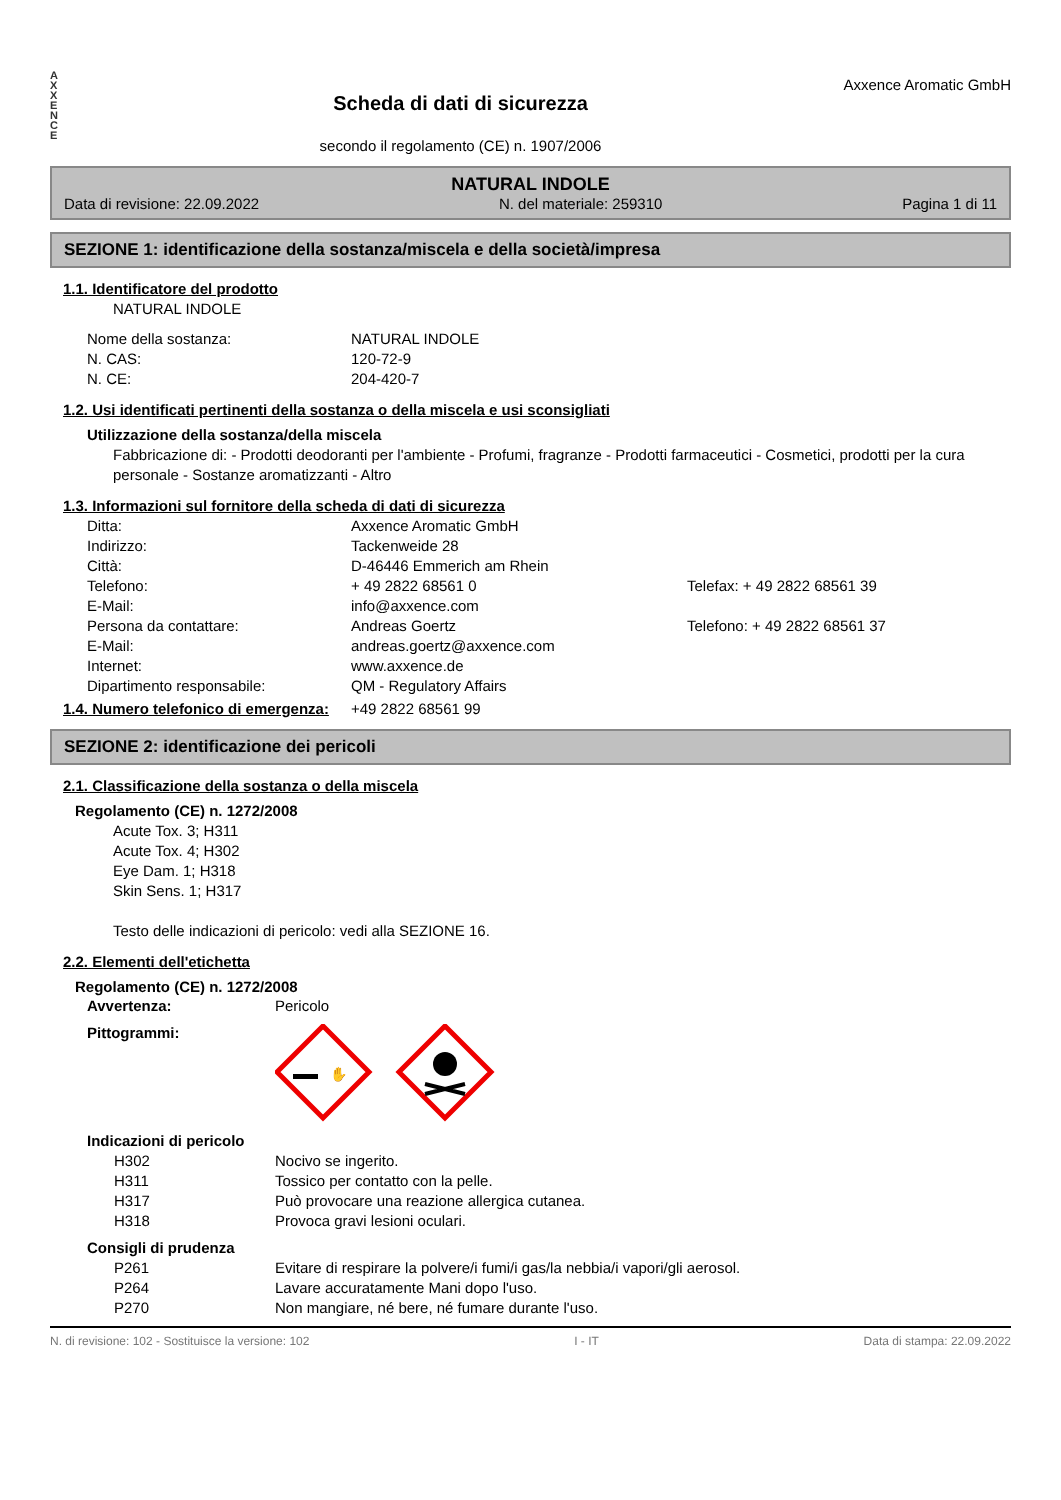A
X
X
E
N
C
E
Scheda di dati di sicurezza
secondo il regolamento (CE) n. 1907/2006
Axxence Aromatic GmbH
NATURAL INDOLE
Data di revisione: 22.09.2022 N. del materiale: 259310 Pagina 1 di 11
SEZIONE 1: identificazione della sostanza/miscela e della società/impresa
1.1. Identificatore del prodotto
NATURAL INDOLE
Nome della sostanza: NATURAL INDOLE
N. CAS: 120-72-9
N. CE: 204-420-7
1.2. Usi identificati pertinenti della sostanza o della miscela e usi sconsigliati
Utilizzazione della sostanza/della miscela
Fabbricazione di: - Prodotti deodoranti per l'ambiente - Profumi, fragranze - Prodotti farmaceutici - Cosmetici, prodotti per la cura personale - Sostanze aromatizzanti - Altro
1.3. Informazioni sul fornitore della scheda di dati di sicurezza
Ditta: Axxence Aromatic GmbH
Indirizzo: Tackenweide 28
Città: D-46446 Emmerich am Rhein
Telefono: + 49 2822 68561 0 Telefax: + 49 2822 68561 39
E-Mail: info@axxence.com
Persona da contattare: Andreas Goertz Telefono: + 49 2822 68561 37
E-Mail: andreas.goertz@axxence.com
Internet: www.axxence.de
Dipartimento responsabile: QM - Regulatory Affairs
1.4. Numero telefonico di emergenza: +49 2822 68561 99
SEZIONE 2: identificazione dei pericoli
2.1. Classificazione della sostanza o della miscela
Regolamento (CE) n. 1272/2008
Acute Tox. 3; H311
Acute Tox. 4; H302
Eye Dam. 1; H318
Skin Sens. 1; H317
Testo delle indicazioni di pericolo: vedi alla SEZIONE 16.
2.2. Elementi dell'etichetta
Regolamento (CE) n. 1272/2008
Avvertenza: Pericolo
Pittogrammi:
✋
Indicazioni di pericolo
H302 Nocivo se ingerito.
H311 Tossico per contatto con la pelle.
H317 Può provocare una reazione allergica cutanea.
H318 Provoca gravi lesioni oculari.
Consigli di prudenza
P261 Evitare di respirare la polvere/i fumi/i gas/la nebbia/i vapori/gli aerosol.
P264 Lavare accuratamente Mani dopo l'uso.
P270 Non mangiare, né bere, né fumare durante l'uso.
N. di revisione: 102 - Sostituisce la versione: 102 I - IT Data di stampa: 22.09.2022